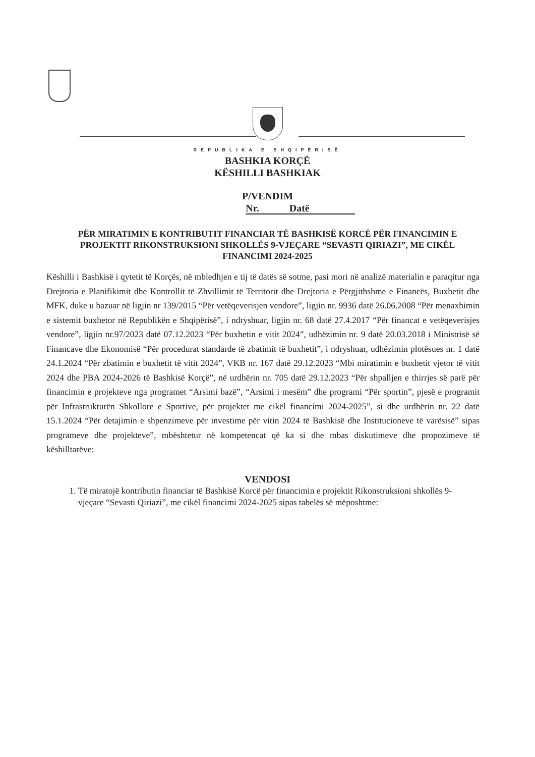REPUBLIKA E SHQIPËRISË
BASHKIA KORÇË
KËSHILLI BASHKIAK
P/VENDIM
Nr. Datë
PËR MIRATIMIN E KONTRIBUTIT FINANCIAR TË BASHKISË KORCË PËR FINANCIMIN E PROJEKTIT RIKONSTRUKSIONI SHKOLLËS 9-VJEÇARE “SEVASTI QIRIAZI”, ME CIKËL FINANCIMI 2024-2025
Këshilli i Bashkisë i qytetit të Korçës, në mbledhjen e tij të datës së sotme, pasi mori në analizë materialin e paraqitur nga Drejtoria e Planifikimit dhe Kontrollit të Zhvillimit të Territorit dhe Drejtoria e Përgjithshme e Financës, Buxhetit dhe MFK, duke u bazuar në ligjin nr 139/2015 “Për vetëqeverisjen vendore”, ligjin nr. 9936 datë 26.06.2008 “Për menaxhimin e sistemit buxhetor në Republikën e Shqipërisë”, i ndryshuar, ligjin nr. 68 datë 27.4.2017 “Për financat e vetëqeverisjes vendore”, ligjin nr.97/2023 datë 07.12.2023 “Për buxhetin e vitit 2024”, udhëzimin nr. 9 datë 20.03.2018 i Ministrisë së Financave dhe Ekonomisë “Për procedurat standarde të zbatimit të buxhetit”, i ndryshuar, udhëzimin plotësues nr. 1 datë 24.1.2024 “Për zbatimin e buxhetit të vitit 2024”, VKB nr. 167 datë 29.12.2023 “Mbi miratimin e buxhetit vjetor të vitit 2024 dhe PBA 2024-2026 të Bashkisë Korçë”, në urdhërin nr. 705 datë 29.12.2023 “Për shpalljen e thirrjes së parë për financimin e projekteve nga programet “Arsimi bazë”, “Arsimi i mesëm” dhe programi “Për sportin”, pjesë e programit për Infrastrukturën Shkollore e Sportive, për projektet me cikël financimi 2024-2025”, si dhe urdhërin nr. 22 datë 15.1.2024 “Për detajimin e shpenzimeve për investime për vitin 2024 të Bashkisë dhe Institucioneve të varësisë” sipas programeve dhe projekteve”, mbështetur në kompetencat që ka si dhe mbas diskutimeve dhe propozimeve të këshilltarëve:
VENDOSI
1. Të miratojë kontributin financiar të Bashkisë Korcë për financimin e projektit Rikonstruksioni shkollës 9-vjeçare “Sevasti Qiriazi”, me cikël financimi 2024-2025 sipas tabelës së mëposhtme: